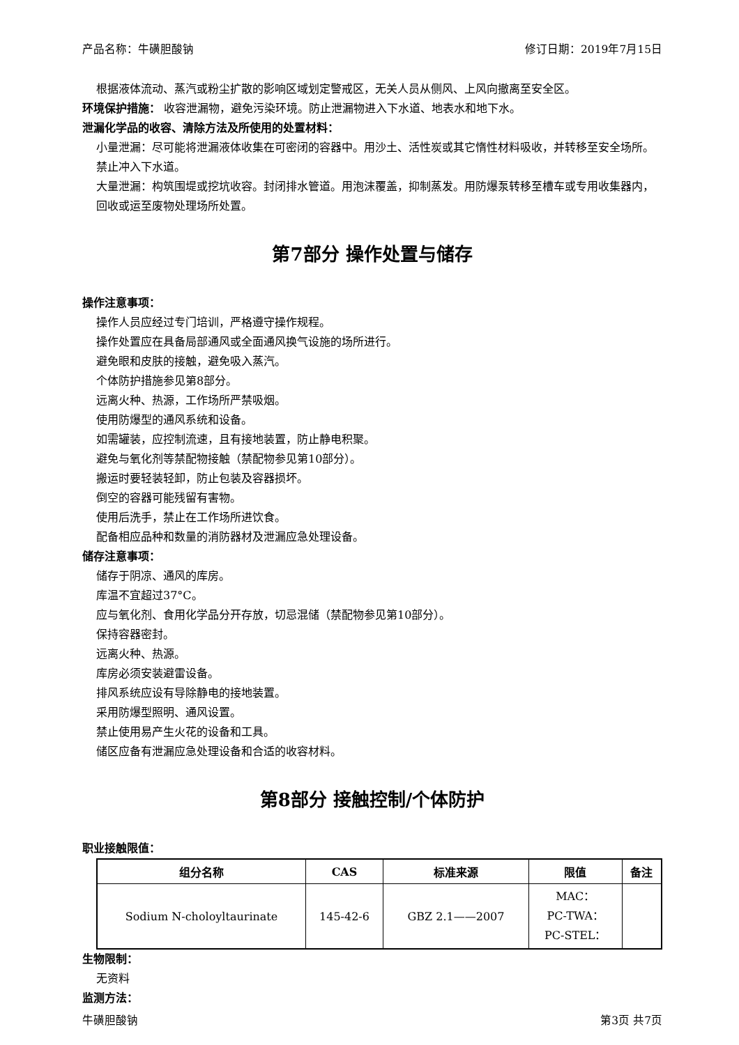产品名称：牛磺胆酸钠 修订日期：2019年7月15日
根据液体流动、蒸汽或粉尘扩散的影响区域划定警戒区，无关人员从侧风、上风向撤离至安全区。
环境保护措施： 收容泄漏物，避免污染环境。防止泄漏物进入下水道、地表水和地下水。
泄漏化学品的收容、清除方法及所使用的处置材料：
小量泄漏：尽可能将泄漏液体收集在可密闭的容器中。用沙土、活性炭或其它惰性材料吸收，并转移至安全场所。禁止冲入下水道。
大量泄漏：构筑围堤或挖坑收容。封闭排水管道。用泡沫覆盖，抑制蒸发。用防爆泵转移至槽车或专用收集器内，回收或运至废物处理场所处置。
第7部分 操作处置与储存
操作注意事项：
操作人员应经过专门培训，严格遵守操作规程。
操作处置应在具备局部通风或全面通风换气设施的场所进行。
避免眼和皮肤的接触，避免吸入蒸汽。
个体防护措施参见第8部分。
远离火种、热源，工作场所严禁吸烟。
使用防爆型的通风系统和设备。
如需罐装，应控制流速，且有接地装置，防止静电积聚。
避免与氧化剂等禁配物接触（禁配物参见第10部分）。
搬运时要轻装轻卸，防止包装及容器损坏。
倒空的容器可能残留有害物。
使用后洗手，禁止在工作场所进饮食。
配备相应品种和数量的消防器材及泄漏应急处理设备。
储存注意事项：
储存于阴凉、通风的库房。
库温不宜超过37°C。
应与氧化剂、食用化学品分开存放，切忌混储（禁配物参见第10部分）。
保持容器密封。
远离火种、热源。
库房必须安装避雷设备。
排风系统应设有导除静电的接地装置。
采用防爆型照明、通风设置。
禁止使用易产生火花的设备和工具。
储区应备有泄漏应急处理设备和合适的收容材料。
第8部分 接触控制/个体防护
职业接触限值：
| 组分名称 | CAS | 标准来源 | 限值 | 备注 |
| --- | --- | --- | --- | --- |
| Sodium N-choloyltaurinate | 145-42-6 | GBZ 2.1——2007 | MAC： PC-TWA： PC-STEL： | |
生物限制：
无资料
监测方法：
牛磺胆酸钠 第3页 共7页